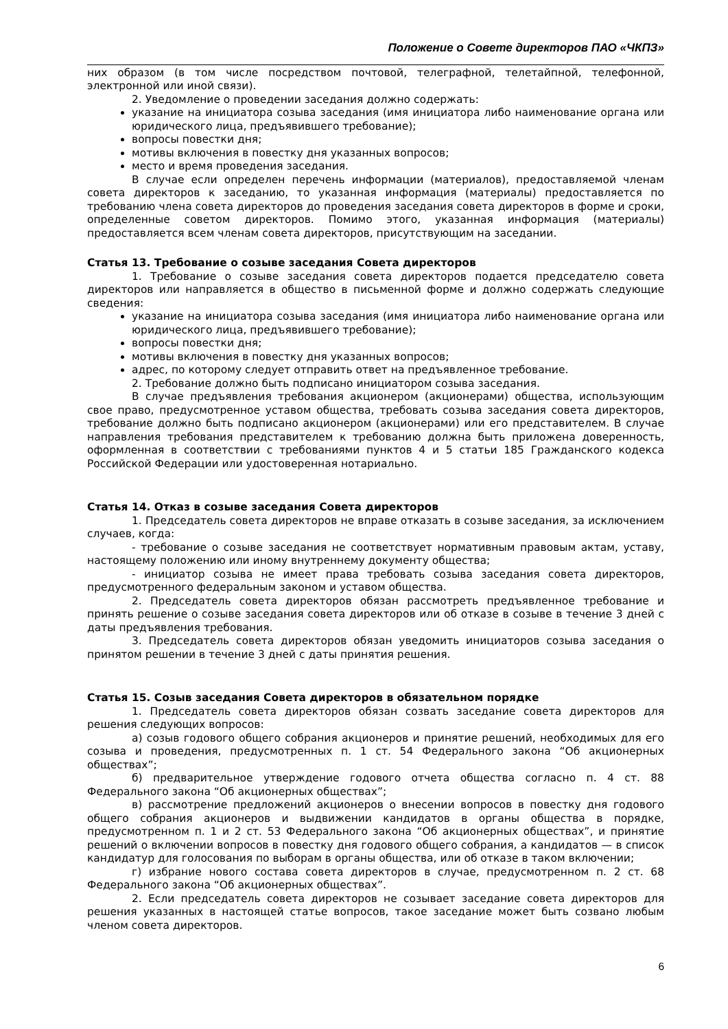Положение о Совете директоров ПАО «ЧКПЗ»
них образом (в том числе посредством почтовой, телеграфной, телетайпной, телефонной, электронной или иной связи).
2. Уведомление о проведении заседания должно содержать:
указание на инициатора созыва заседания (имя инициатора либо наименование органа или юридического лица, предъявившего требование);
вопросы повестки дня;
мотивы включения в повестку дня указанных вопросов;
место и время проведения заседания.
В случае если определен перечень информации (материалов), предоставляемой членам совета директоров к заседанию, то указанная информация (материалы) предоставляется по требованию члена совета директоров до проведения заседания совета директоров в форме и сроки, определенные советом директоров. Помимо этого, указанная информация (материалы) предоставляется всем членам совета директоров, присутствующим на заседании.
Статья 13. Требование о созыве заседания Совета директоров
1. Требование о созыве заседания совета директоров подается председателю совета директоров или направляется в общество в письменной форме и должно содержать следующие сведения:
указание на инициатора созыва заседания (имя инициатора либо наименование органа или юридического лица, предъявившего требование);
вопросы повестки дня;
мотивы включения в повестку дня указанных вопросов;
адрес, по которому следует отправить ответ на предъявленное требование.
2. Требование должно быть подписано инициатором созыва заседания.
В случае предъявления требования акционером (акционерами) общества, использующим свое право, предусмотренное уставом общества, требовать созыва заседания совета директоров, требование должно быть подписано акционером (акционерами) или его представителем. В случае направления требования представителем к требованию должна быть приложена доверенность, оформленная в соответствии с требованиями пунктов 4 и 5 статьи 185 Гражданского кодекса Российской Федерации или удостоверенная нотариально.
Статья 14. Отказ в созыве заседания Совета директоров
1. Председатель совета директоров не вправе отказать в созыве заседания, за исключением случаев, когда:
- требование о созыве заседания не соответствует нормативным правовым актам, уставу, настоящему положению или иному внутреннему документу общества;
- инициатор созыва не имеет права требовать созыва заседания совета директоров, предусмотренного федеральным законом и уставом общества.
2. Председатель совета директоров обязан рассмотреть предъявленное требование и принять решение о созыве заседания совета директоров или об отказе в созыве в течение 3 дней с даты предъявления требования.
3. Председатель совета директоров обязан уведомить инициаторов созыва заседания о принятом решении в течение 3 дней с даты принятия решения.
Статья 15. Созыв заседания Совета директоров в обязательном порядке
1. Председатель совета директоров обязан созвать заседание совета директоров для решения следующих вопросов:
а) созыв годового общего собрания акционеров и принятие решений, необходимых для его созыва и проведения, предусмотренных п. 1 ст. 54 Федерального закона “Об акционерных обществах”;
б) предварительное утверждение годового отчета общества согласно п. 4 ст. 88 Федерального закона “Об акционерных обществах”;
в) рассмотрение предложений акционеров о внесении вопросов в повестку дня годового общего собрания акционеров и выдвижении кандидатов в органы общества в порядке, предусмотренном п. 1 и 2 ст. 53 Федерального закона “Об акционерных обществах”, и принятие решений о включении вопросов в повестку дня годового общего собрания, а кандидатов — в список кандидатур для голосования по выборам в органы общества, или об отказе в таком включении;
г) избрание нового состава совета директоров в случае, предусмотренном п. 2 ст. 68 Федерального закона “Об акционерных обществах”.
2. Если председатель совета директоров не созывает заседание совета директоров для решения указанных в настоящей статье вопросов, такое заседание может быть созвано любым членом совета директоров.
6